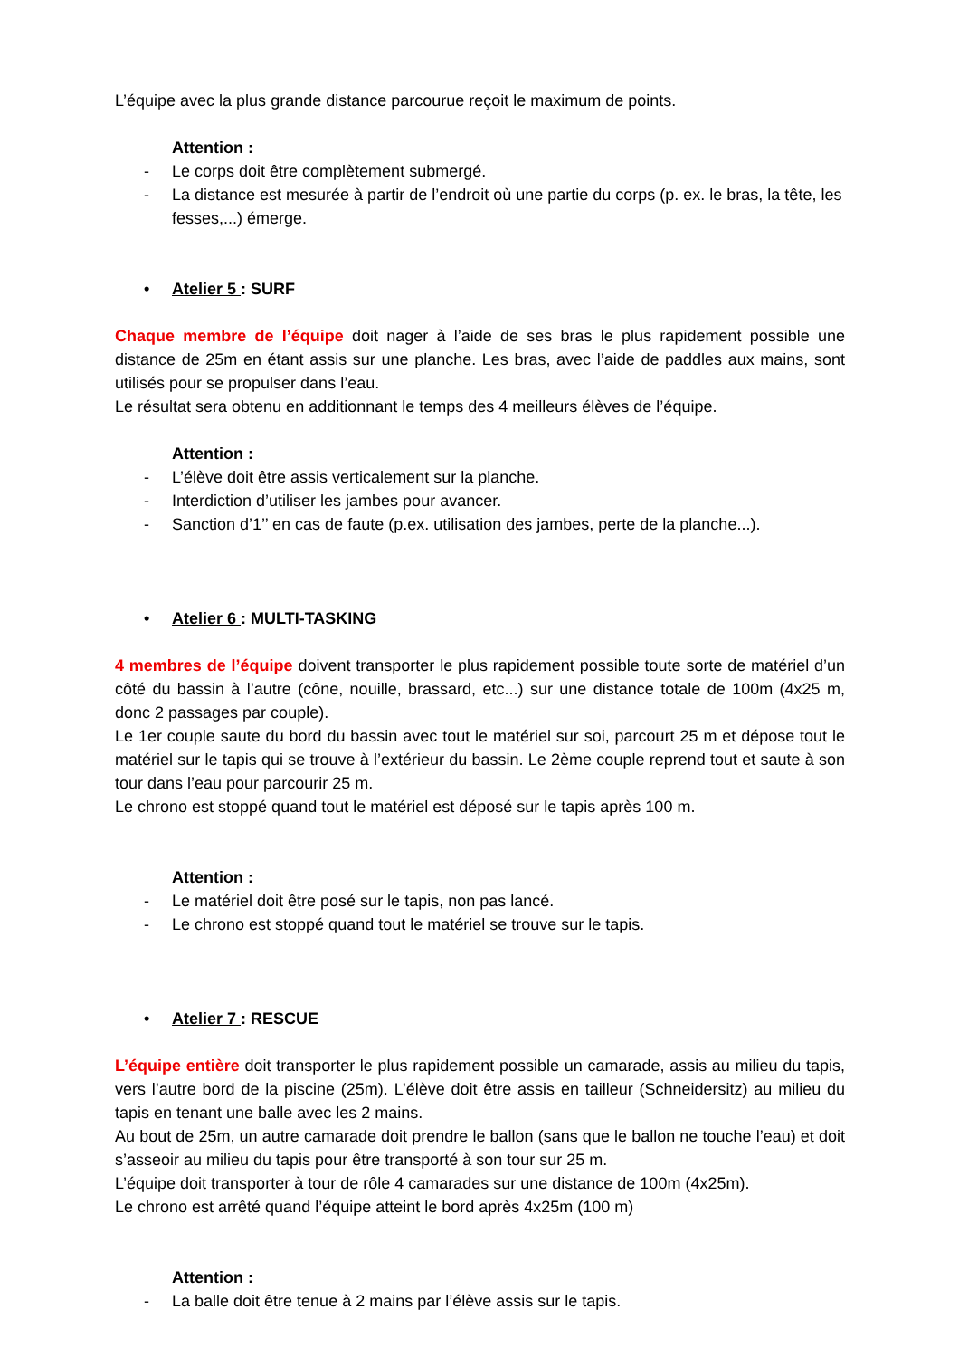L’équipe avec la plus grande distance parcourue reçoit le maximum de points.
Attention :
- Le corps doit être complètement submergé.
- La distance est mesurée à partir de l’endroit où une partie du corps (p. ex. le bras, la tête, les fesses,...) émerge.
• Atelier 5 : SURF
Chaque membre de l’équipe doit nager à l’aide de ses bras le plus rapidement possible une distance de 25m en étant assis sur une planche. Les bras, avec l’aide de paddles aux mains, sont utilisés pour se propulser dans l’eau.
Le résultat sera obtenu en additionnant le temps des 4 meilleurs élèves de l’équipe.
Attention :
- L’élève doit être assis verticalement sur la planche.
- Interdiction d’utiliser les jambes pour avancer.
- Sanction d’1’’ en cas de faute (p.ex. utilisation des jambes, perte de la planche...).
• Atelier 6 : MULTI-TASKING
4 membres de l’équipe doivent transporter le plus rapidement possible toute sorte de matériel d’un côté du bassin à l’autre (cône, nouille, brassard, etc...) sur une distance totale de 100m (4x25 m, donc 2 passages par couple).
Le 1er couple saute du bord du bassin avec tout le matériel sur soi, parcourt 25 m et dépose tout le matériel sur le tapis qui se trouve à l’extérieur du bassin. Le 2ème couple reprend tout et saute à son tour dans l’eau pour parcourir 25 m.
Le chrono est stoppé quand tout le matériel est déposé sur le tapis après 100 m.
Attention :
- Le matériel doit être posé sur le tapis, non pas lancé.
- Le chrono est stoppé quand tout le matériel se trouve sur le tapis.
• Atelier 7 : RESCUE
L’équipe entière doit transporter le plus rapidement possible un camarade, assis au milieu du tapis, vers l’autre bord de la piscine (25m). L’élève doit être assis en tailleur (Schneidersitz) au milieu du tapis en tenant une balle avec les 2 mains.
Au bout de 25m, un autre camarade doit prendre le ballon (sans que le ballon ne touche l’eau) et doit s’asseoir au milieu du tapis pour être transporté à son tour sur 25 m.
L’équipe doit transporter à tour de rôle 4 camarades sur une distance de 100m (4x25m).
Le chrono est arrêté quand l’équipe atteint le bord après 4x25m (100 m)
Attention :
- La balle doit être tenue à 2 mains par l’élève assis sur le tapis.